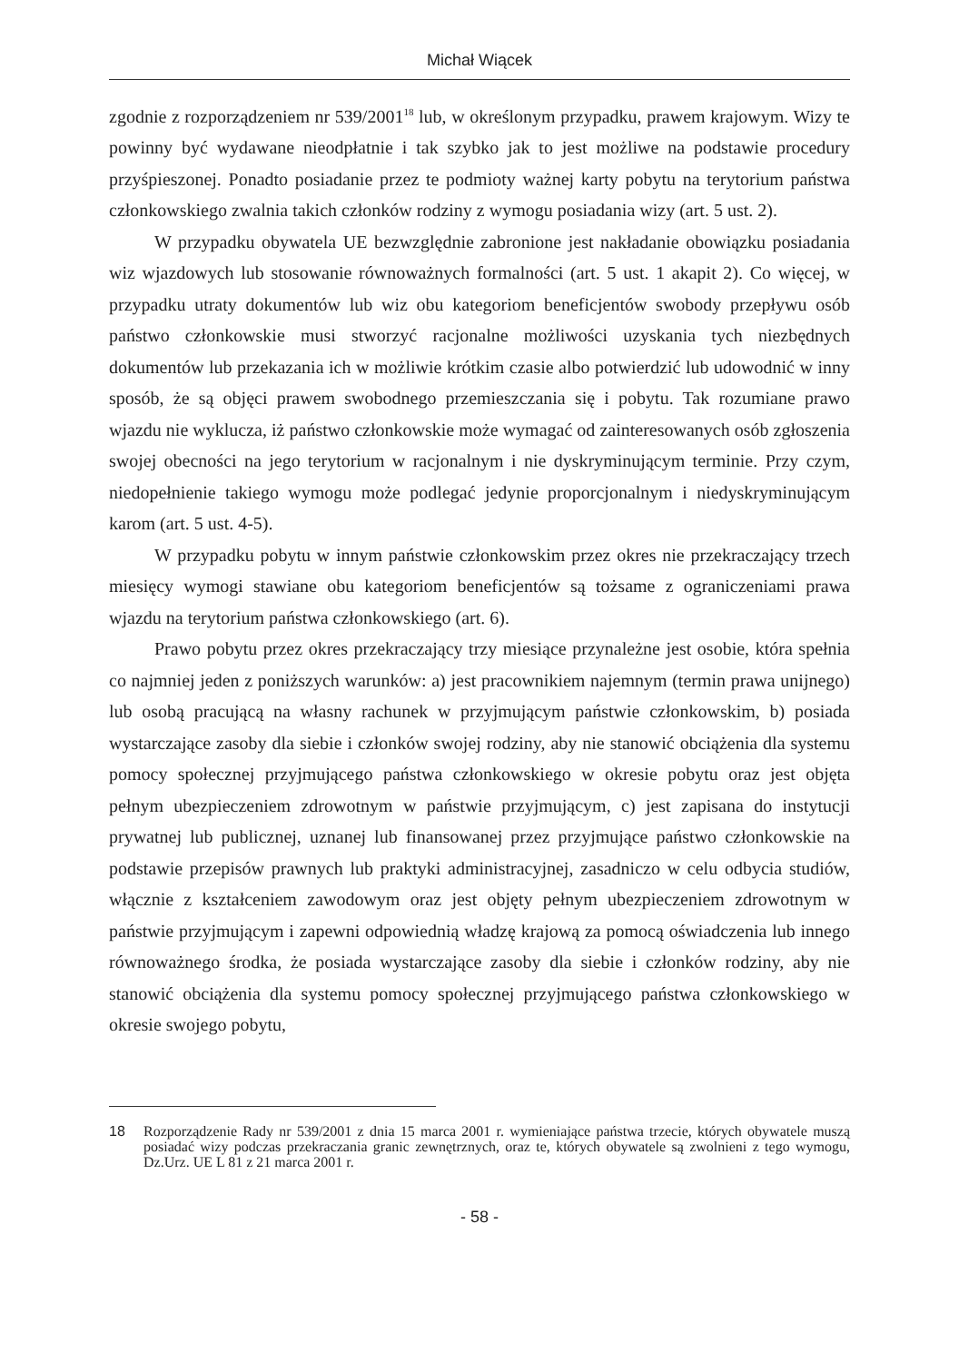Michał Wiącek
zgodnie z rozporządzeniem nr 539/2001<sup>18</sup> lub, w określonym przypadku, prawem krajowym. Wizy te powinny być wydawane nieodpłatnie i tak szybko jak to jest możliwe na podstawie procedury przyśpieszonej. Ponadto posiadanie przez te podmioty ważnej karty pobytu na terytorium państwa członkowskiego zwalnia takich członków rodziny z wymogu posiadania wizy (art. 5 ust. 2).
W przypadku obywatela UE bezwzględnie zabronione jest nakładanie obowiązku posiadania wiz wjazdowych lub stosowanie równoważnych formalności (art. 5 ust. 1 akapit 2). Co więcej, w przypadku utraty dokumentów lub wiz obu kategoriom beneficjentów swobody przepływu osób państwo członkowskie musi stworzyć racjonalne możliwości uzyskania tych niezbędnych dokumentów lub przekazania ich w możliwie krótkim czasie albo potwierdzić lub udowodnić w inny sposób, że są objęci prawem swobodnego przemieszczania się i pobytu. Tak rozumiane prawo wjazdu nie wyklucza, iż państwo członkowskie może wymagać od zainteresowanych osób zgłoszenia swojej obecności na jego terytorium w racjonalnym i nie dyskryminującym terminie. Przy czym, niedopełnienie takiego wymogu może podlegać jedynie proporcjonalnym i niedyskryminującym karom (art. 5 ust. 4-5).
W przypadku pobytu w innym państwie członkowskim przez okres nie przekraczający trzech miesięcy wymogi stawiane obu kategoriom beneficjentów są tożsame z ograniczeniami prawa wjazdu na terytorium państwa członkowskiego (art. 6).
Prawo pobytu przez okres przekraczający trzy miesiące przynależne jest osobie, która spełnia co najmniej jeden z poniższych warunków: a) jest pracownikiem najemnym (termin prawa unijnego) lub osobą pracującą na własny rachunek w przyjmującym państwie członkowskim, b) posiada wystarczające zasoby dla siebie i członków swojej rodziny, aby nie stanowić obciążenia dla systemu pomocy społecznej przyjmującego państwa członkowskiego w okresie pobytu oraz jest objęta pełnym ubezpieczeniem zdrowotnym w państwie przyjmującym, c) jest zapisana do instytucji prywatnej lub publicznej, uznanej lub finansowanej przez przyjmujące państwo członkowskie na podstawie przepisów prawnych lub praktyki administracyjnej, zasadniczo w celu odbycia studiów, włącznie z kształceniem zawodowym oraz jest objęty pełnym ubezpieczeniem zdrowotnym w państwie przyjmującym i zapewni odpowiednią władzę krajową za pomocą oświadczenia lub innego równoważnego środka, że posiada wystarczające zasoby dla siebie i członków rodziny, aby nie stanowić obciążenia dla systemu pomocy społecznej przyjmującego państwa członkowskiego w okresie swojego pobytu,
18 Rozporządzenie Rady nr 539/2001 z dnia 15 marca 2001 r. wymieniające państwa trzecie, których obywatele muszą posiadać wizy podczas przekraczania granic zewnętrznych, oraz te, których obywatele są zwolnieni z tego wymogu, Dz.Urz. UE L 81 z 21 marca 2001 r.
- 58 -